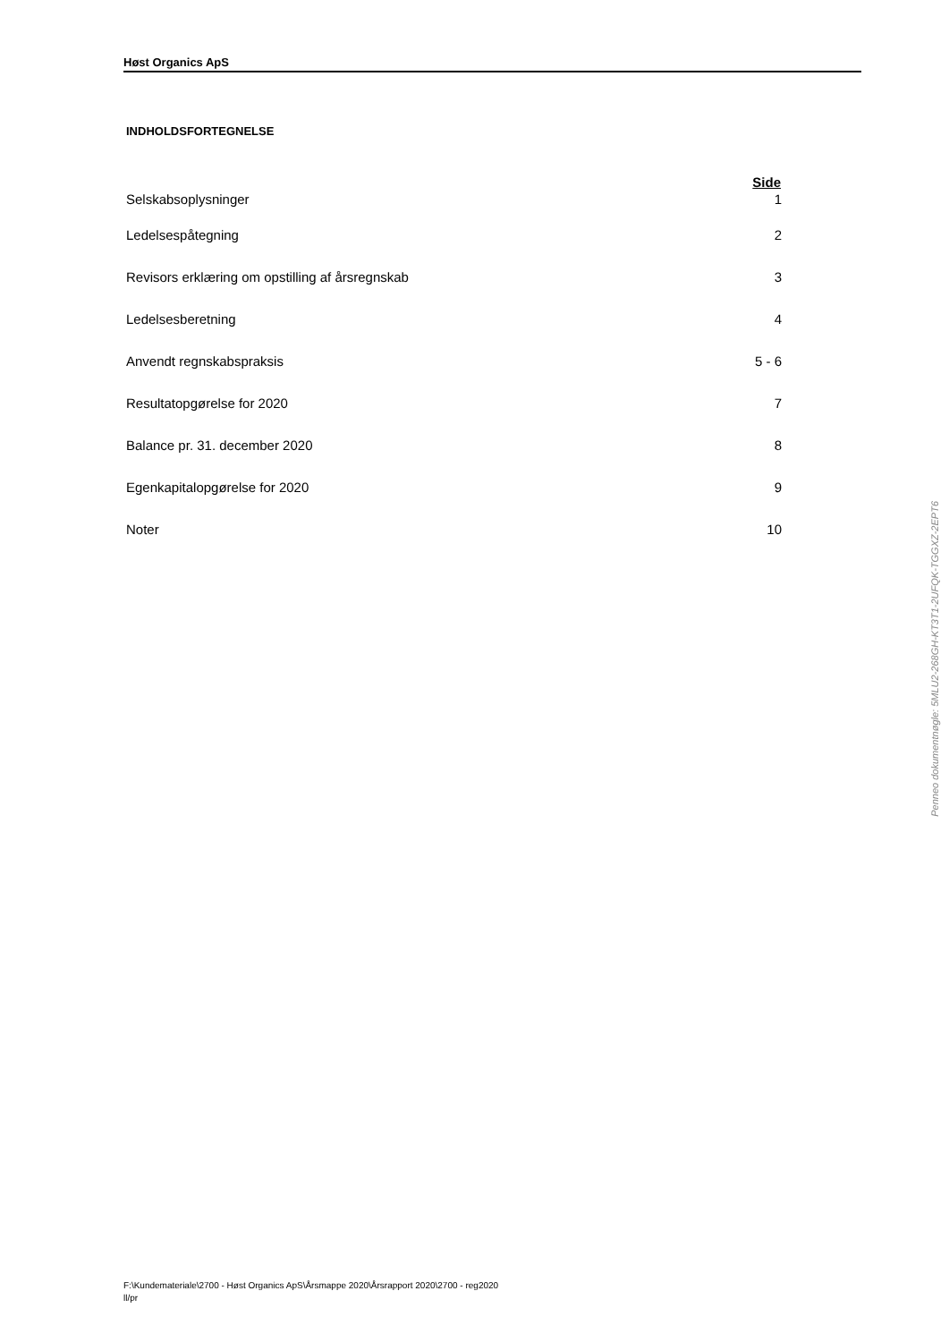Høst Organics ApS
INDHOLDSFORTEGNELSE
| | Side |
| Selskabsoplysninger | 1 |
| Ledelsespåtegning | 2 |
| Revisors erklæring om opstilling af årsregnskab | 3 |
| Ledelsesberetning | 4 |
| Anvendt regnskabspraksis | 5 - 6 |
| Resultatopgørelse for 2020 | 7 |
| Balance pr. 31. december 2020 | 8 |
| Egenkapitalopgørelse for 2020 | 9 |
| Noter | 10 |
F:\Kundemateriale\2700 - Høst Organics ApS\Årsmappe 2020\Årsrapport 2020\2700 - reg2020
ll/pr
Penneo dokumentnøgle: 5MLU2-268GH-KT3T1-2UFQK-TGGXZ-2EPT6